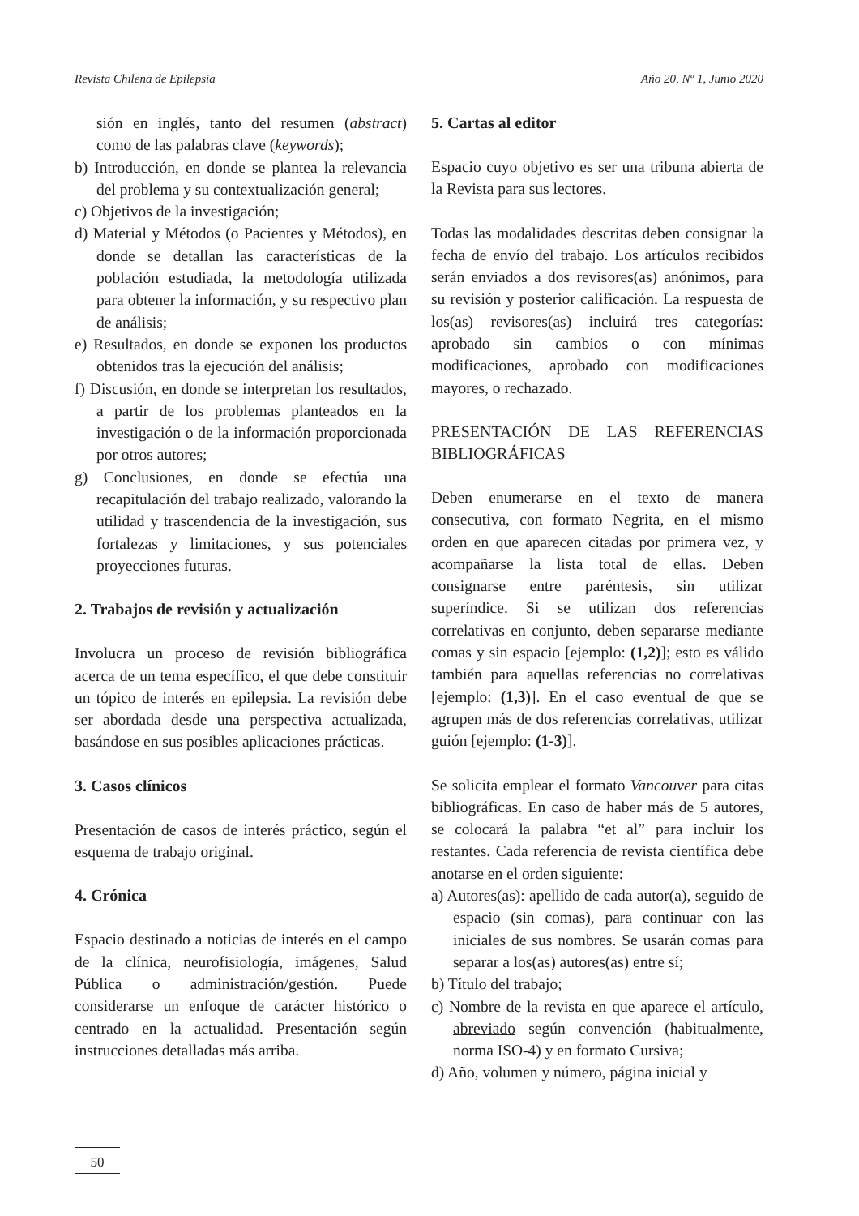Revista Chilena de Epilepsia Año 20, Nº 1, Junio 2020
sión en inglés, tanto del resumen (abstract) como de las palabras clave (keywords);
b) Introducción, en donde se plantea la relevancia del problema y su contextualización general;
c) Objetivos de la investigación;
d) Material y Métodos (o Pacientes y Métodos), en donde se detallan las características de la población estudiada, la metodología utilizada para obtener la información, y su respectivo plan de análisis;
e) Resultados, en donde se exponen los productos obtenidos tras la ejecución del análisis;
f) Discusión, en donde se interpretan los resultados, a partir de los problemas planteados en la investigación o de la información proporcionada por otros autores;
g) Conclusiones, en donde se efectúa una recapitulación del trabajo realizado, valorando la utilidad y trascendencia de la investigación, sus fortalezas y limitaciones, y sus potenciales proyecciones futuras.
2. Trabajos de revisión y actualización
Involucra un proceso de revisión bibliográfica acerca de un tema específico, el que debe constituir un tópico de interés en epilepsia. La revisión debe ser abordada desde una perspectiva actualizada, basándose en sus posibles aplicaciones prácticas.
3. Casos clínicos
Presentación de casos de interés práctico, según el esquema de trabajo original.
4. Crónica
Espacio destinado a noticias de interés en el campo de la clínica, neurofisiología, imágenes, Salud Pública o administración/gestión. Puede considerarse un enfoque de carácter histórico o centrado en la actualidad. Presentación según instrucciones detalladas más arriba.
5. Cartas al editor
Espacio cuyo objetivo es ser una tribuna abierta de la Revista para sus lectores.
Todas las modalidades descritas deben consignar la fecha de envío del trabajo. Los artículos recibidos serán enviados a dos revisores(as) anónimos, para su revisión y posterior calificación. La respuesta de los(as) revisores(as) incluirá tres categorías: aprobado sin cambios o con mínimas modificaciones, aprobado con modificaciones mayores, o rechazado.
PRESENTACIÓN DE LAS REFERENCIAS BIBLIOGRÁFICAS
Deben enumerarse en el texto de manera consecutiva, con formato Negrita, en el mismo orden en que aparecen citadas por primera vez, y acompañarse la lista total de ellas. Deben consignarse entre paréntesis, sin utilizar superíndice. Si se utilizan dos referencias correlativas en conjunto, deben separarse mediante comas y sin espacio [ejemplo: (1,2)]; esto es válido también para aquellas referencias no correlativas [ejemplo: (1,3)]. En el caso eventual de que se agrupen más de dos referencias correlativas, utilizar guión [ejemplo: (1-3)].
Se solicita emplear el formato Vancouver para citas bibliográficas. En caso de haber más de 5 autores, se colocará la palabra “et al” para incluir los restantes. Cada referencia de revista científica debe anotarse en el orden siguiente:
a) Autores(as): apellido de cada autor(a), seguido de espacio (sin comas), para continuar con las iniciales de sus nombres. Se usarán comas para separar a los(as) autores(as) entre sí;
b) Título del trabajo;
c) Nombre de la revista en que aparece el artículo, abreviado según convención (habitualmente, norma ISO-4) y en formato Cursiva;
d) Año, volumen y número, página inicial y
50